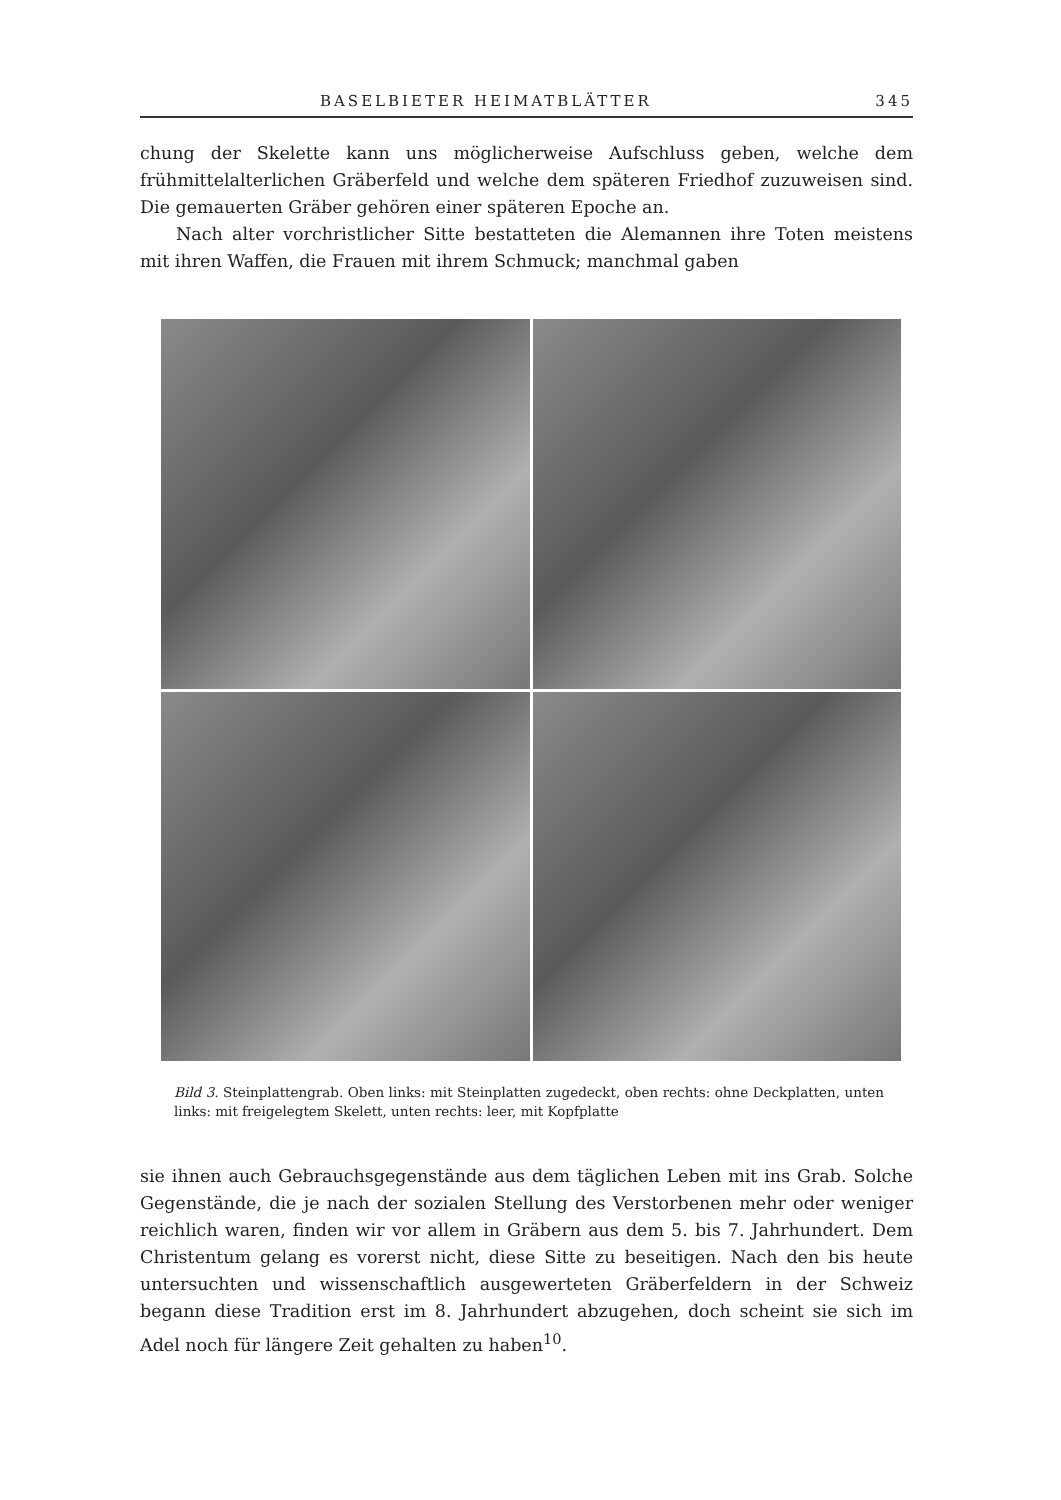BASELBIETER HEIMATBLÄTTER 345
chung der Skelette kann uns möglicherweise Aufschluss geben, welche dem frühmittelalterlichen Gräberfeld und welche dem späteren Friedhof zuzuweisen sind. Die gemauerten Gräber gehören einer späteren Epoche an.
Nach alter vorchristlicher Sitte bestatteten die Alemannen ihre Toten meistens mit ihren Waffen, die Frauen mit ihrem Schmuck; manchmal gaben
Bild 3. Steinplattengrab. Oben links: mit Steinplatten zugedeckt, oben rechts: ohne Deckplatten, unten links: mit freigelegtem Skelett, unten rechts: leer, mit Kopfplatte
sie ihnen auch Gebrauchsgegenstände aus dem täglichen Leben mit ins Grab. Solche Gegenstände, die je nach der sozialen Stellung des Verstorbenen mehr oder weniger reichlich waren, finden wir vor allem in Gräbern aus dem 5. bis 7. Jahrhundert. Dem Christentum gelang es vorerst nicht, diese Sitte zu beseitigen. Nach den bis heute untersuchten und wissenschaftlich ausgewerteten Gräberfeldern in der Schweiz begann diese Tradition erst im 8. Jahrhundert abzugehen, doch scheint sie sich im Adel noch für längere Zeit gehalten zu haben<sup>10</sup>.